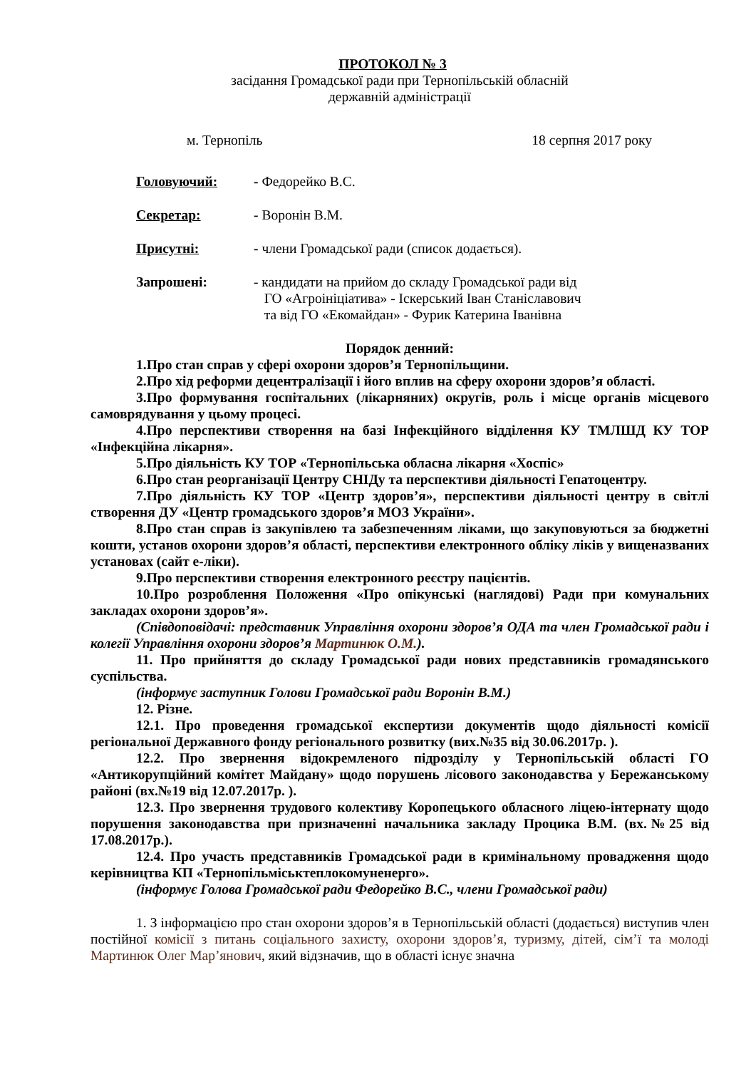ПРОТОКОЛ № 3
засідання Громадської ради при Тернопільській обласній
державній адміністрації
м. Тернопіль 18 серпня 2017 року
Головуючий: - Федорейко В.С.
Секретар: - Воронін В.М.
Присутні: - члени Громадської ради (список додається).
Запрошені: - кандидати на прийом до складу Громадської ради від
ГО «Агроініціатива» - Іскерський Іван Станіславович
та від ГО «Екомайдан» - Фурик Катерина Іванівна
Порядок денний:
1.Про стан справ у сфері охорони здоров’я Тернопільщини.
2.Про хід реформи децентралізації і його вплив на сферу охорони здоров’я області.
3.Про формування госпітальних (лікарняних) округів, роль і місце органів місцевого самоврядування у цьому процесі.
4.Про перспективи створення на базі Інфекційного відділення КУ ТМЛШД КУ ТОР «Інфекційна лікарня».
5.Про діяльність КУ ТОР «Тернопільська обласна лікарня «Хоспіс»
6.Про стан реорганізації Центру СНІДу та перспективи діяльності Гепатоцентру.
7.Про діяльність КУ ТОР «Центр здоров’я», перспективи діяльності центру в світлі створення ДУ «Центр громадського здоров’я МОЗ України».
8.Про стан справ із закупівлею та забезпеченням ліками, що закуповуються за бюджетні кошти, установ охорони здоров’я області, перспективи електронного обліку ліків у вищеназваних установах (сайт е-ліки).
9.Про перспективи створення електронного реєстру пацієнтів.
10.Про розроблення Положення «Про опікунські (наглядові) Ради при комунальних закладах охорони здоров’я».
(Співдоповідачі: представник Управління охорони здоров’я ОДА та член Громадської ради і колегії Управління охорони здоров’я Мартинюк О.М.).
11. Про прийняття до складу Громадської ради нових представників громадянського суспільства.
(інформує заступник Голови Громадської ради Воронін В.М.)
12. Різне.
12.1. Про проведення громадської експертизи документів щодо діяльності комісії регіональної Державного фонду регіонального розвитку (вих.№35 від 30.06.2017р. ).
12.2. Про звернення відокремленого підрозділу у Тернопільській області ГО «Антикорупційний комітет Майдану» щодо порушень лісового законодавства у Бережанському районі (вх.№19 від 12.07.2017р. ).
12.3. Про звернення трудового колективу Коропецького обласного ліцею-інтернату щодо порушення законодавства при призначенні начальника закладу Процика В.М. (вх.№25 від 17.08.2017р.).
12.4. Про участь представників Громадської ради в кримінальному провадження щодо керівництва КП «Тернопільміськтеплокомуненерго».
(інформує Голова Громадської ради Федорейко В.С., члени Громадської ради)
1. З інформацією про стан охорони здоров’я в Тернопільській області (додається) виступив член постійної комісії з питань соціального захисту, охорони здоров’я, туризму, дітей, сім’ї та молоді Мартинюк Олег Мар’янович, який відзначив, що в області існує значна